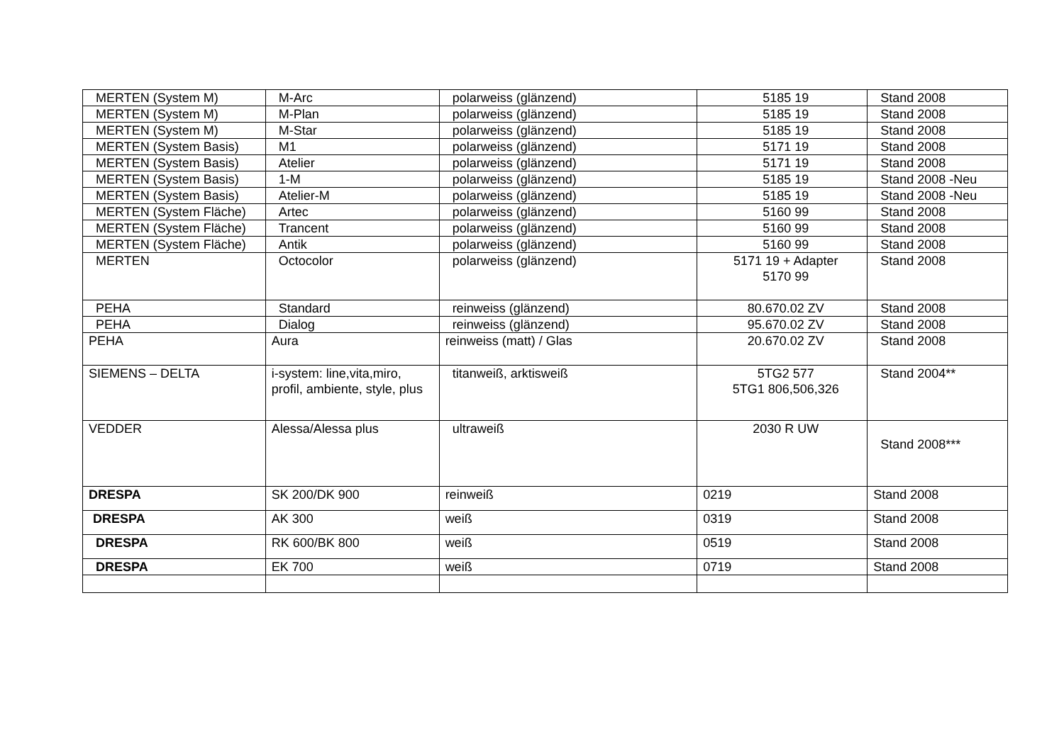| MERTEN (System M) | M-Arc | polarweiss (glänzend) | 5185 19 | Stand 2008 |
| MERTEN (System M) | M-Plan | polarweiss (glänzend) | 5185 19 | Stand 2008 |
| MERTEN (System M) | M-Star | polarweiss (glänzend) | 5185 19 | Stand 2008 |
| MERTEN (System Basis) | M1 | polarweiss (glänzend) | 5171 19 | Stand 2008 |
| MERTEN (System Basis) | Atelier | polarweiss (glänzend) | 5171 19 | Stand 2008 |
| MERTEN (System Basis) | 1-M | polarweiss (glänzend) | 5185 19 | Stand 2008 -Neu |
| MERTEN (System Basis) | Atelier-M | polarweiss (glänzend) | 5185 19 | Stand 2008 -Neu |
| MERTEN (System Fläche) | Artec | polarweiss (glänzend) | 5160 99 | Stand 2008 |
| MERTEN (System Fläche) | Trancent | polarweiss (glänzend) | 5160 99 | Stand 2008 |
| MERTEN (System Fläche) | Antik | polarweiss (glänzend) | 5160 99 | Stand 2008 |
| MERTEN | Octocolor | polarweiss (glänzend) | 5171 19 + Adapter 5170 99 | Stand 2008 |
| PEHA | Standard | reinweiss (glänzend) | 80.670.02 ZV | Stand 2008 |
| PEHA | Dialog | reinweiss (glänzend) | 95.670.02 ZV | Stand 2008 |
| PEHA | Aura | reinweiss (matt) / Glas | 20.670.02 ZV | Stand 2008 |
| SIEMENS – DELTA | i-system: line,vita,miro, profil, ambiente, style, plus | titanweiß, arktisweiß | 5TG2 577 5TG1 806,506,326 | Stand 2004** |
| VEDDER | Alessa/Alessa plus | ultraweiß | 2030 R UW | Stand 2008*** |
| DRESPA | SK 200/DK 900 | reinweiß | 0219 | Stand 2008 |
| DRESPA | AK 300 | weiß | 0319 | Stand 2008 |
| DRESPA | RK 600/BK 800 | weiß | 0519 | Stand 2008 |
| DRESPA | EK 700 | weiß | 0719 | Stand 2008 |